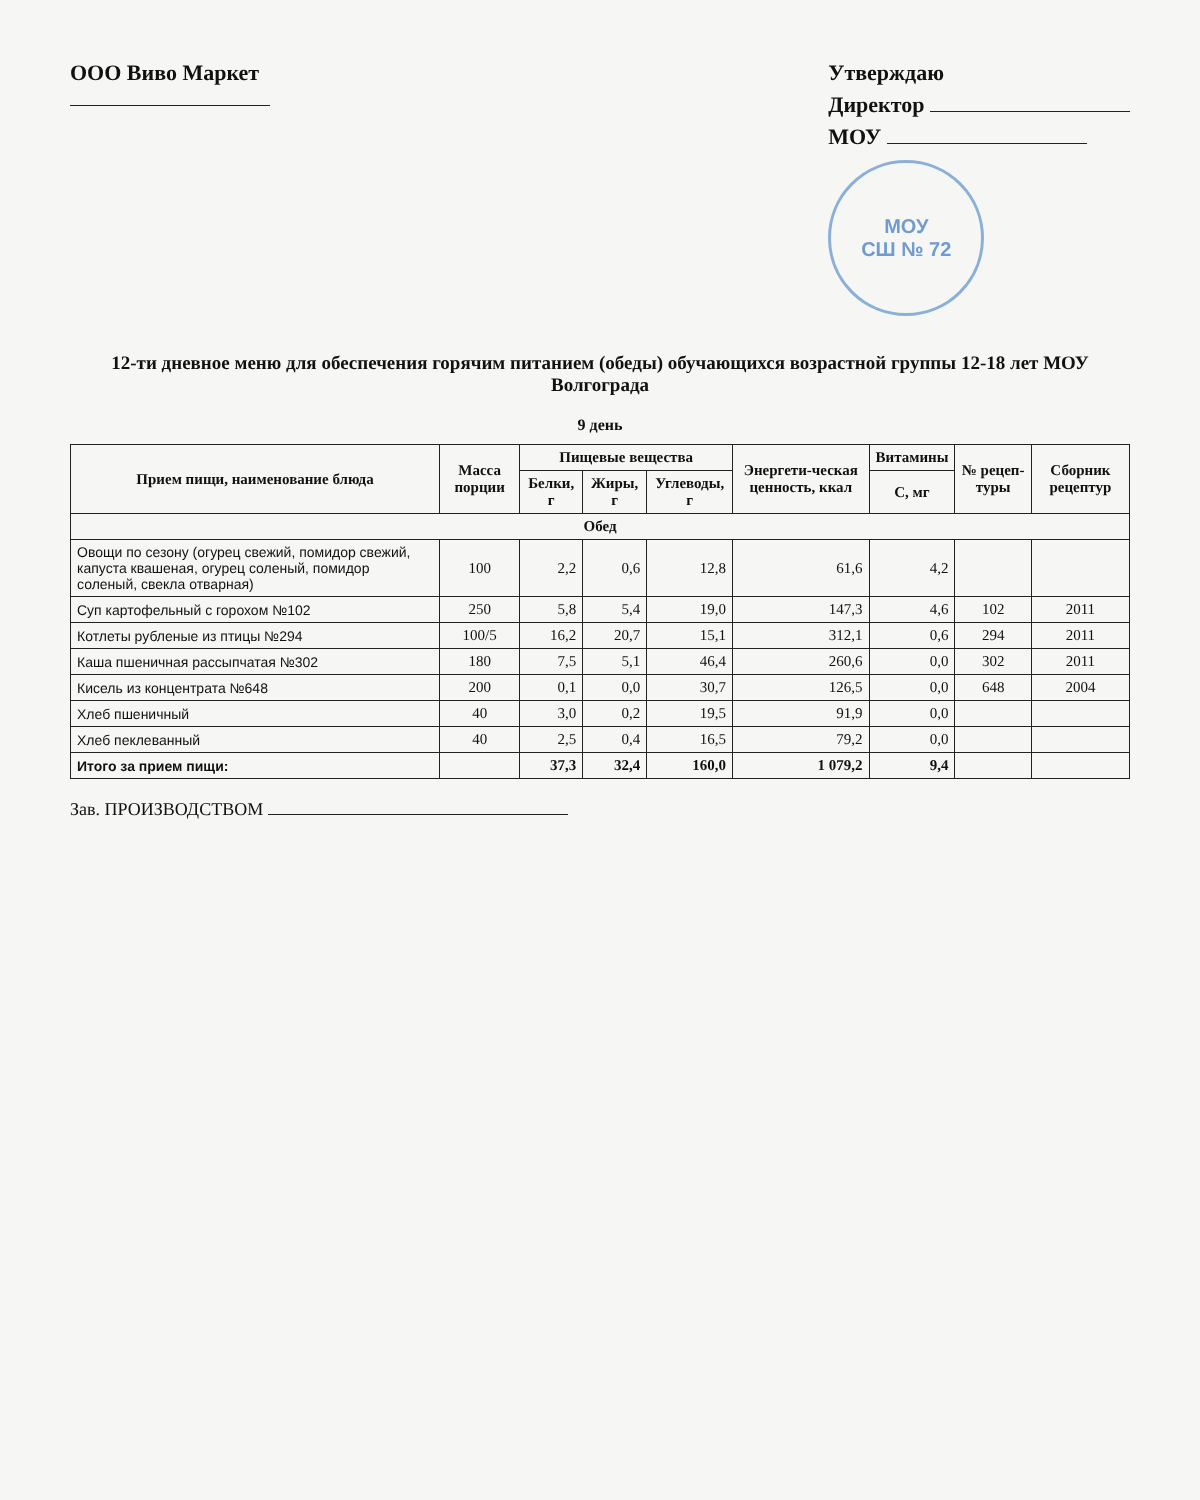ООО Виво Маркет
Утверждаю
Директор
МОУ
МОУ
СШ № 72
12-ти дневное меню для обеспечения горячим питанием (обеды) обучающихся возрастной группы 12-18 лет МОУ Волгограда
9 день
| Прием пищи, наименование блюда | Масса порции | Пищевые вещества | | | Энергети-ческая ценность, ккал | Витамины | № рецеп-туры | Сборник рецептур |
| --- | --- | --- | --- | --- | --- | --- | --- | --- |
| | | Белки, г | Жиры, г | Углеводы, г | | С, мг | | |
| Обед | | | | | | | | |
| Овощи по сезону (огурец свежий, помидор свежий, капуста квашеная, огурец соленый, помидор соленый, свекла отварная) | 100 | 2,2 | 0,6 | 12,8 | 61,6 | 4,2 | | |
| Суп картофельный с горохом №102 | 250 | 5,8 | 5,4 | 19,0 | 147,3 | 4,6 | 102 | 2011 |
| Котлеты рубленые из птицы №294 | 100/5 | 16,2 | 20,7 | 15,1 | 312,1 | 0,6 | 294 | 2011 |
| Каша пшеничная рассыпчатая №302 | 180 | 7,5 | 5,1 | 46,4 | 260,6 | 0,0 | 302 | 2011 |
| Кисель из концентрата №648 | 200 | 0,1 | 0,0 | 30,7 | 126,5 | 0,0 | 648 | 2004 |
| Хлеб пшеничный | 40 | 3,0 | 0,2 | 19,5 | 91,9 | 0,0 | | |
| Хлеб пеклеванный | 40 | 2,5 | 0,4 | 16,5 | 79,2 | 0,0 | | |
| Итого за прием пищи: | | 37,3 | 32,4 | 160,0 | 1 079,2 | 9,4 | | |
Зав. ПРОИЗВОДСТВОМ